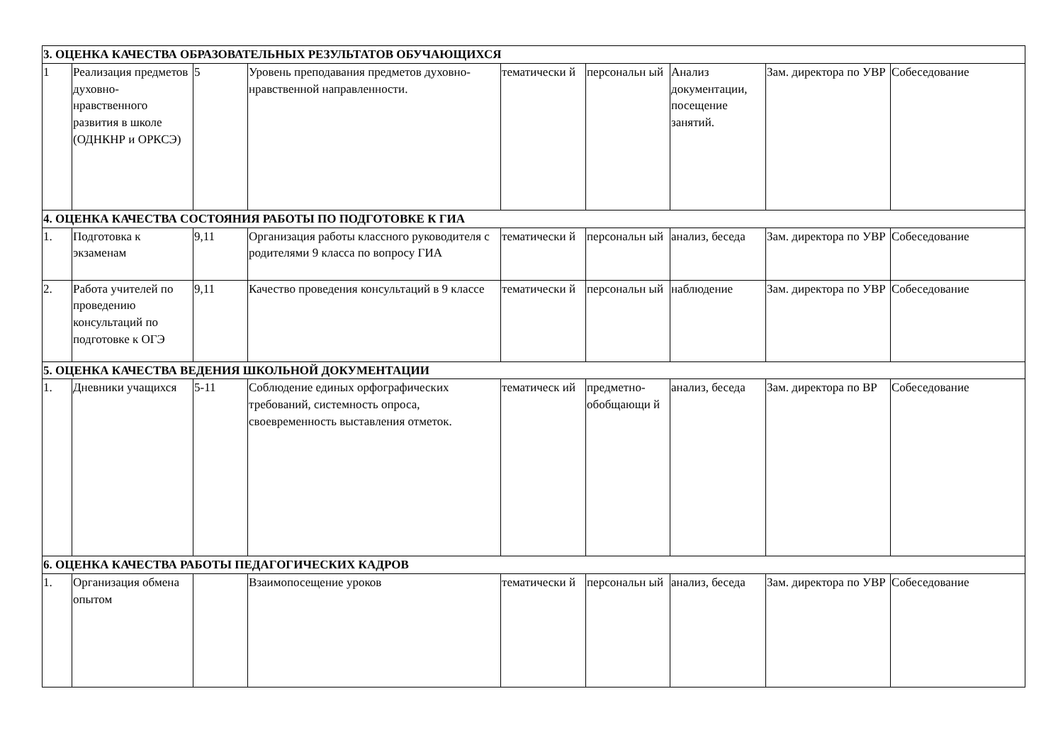| 3. ОЦЕНКА КАЧЕСТВА ОБРАЗОВАТЕЛЬНЫХ РЕЗУЛЬТАТОВ ОБУЧАЮЩИХСЯ | | | | | | | | |
| 1 | Реализация предметов духовно-нравственного развития в школе (ОДНКНР и ОРКСЭ) | 5 | Уровень преподавания предметов духовно-нравственной направленности. | тематически й | персональн ый | Анализ документации, посещение занятий. | Зам. директора по УВР | Собеседование |
| 4. ОЦЕНКА КАЧЕСТВА СОСТОЯНИЯ РАБОТЫ ПО ПОДГОТОВКЕ К ГИА | | | | | | | | |
| 1. | Подготовка к экзаменам | 9,11 | Организация работы классного руководителя с родителями 9 класса по вопросу ГИА | тематически й | персональн ый | анализ, беседа | Зам. директора по УВР | Собеседование |
| 2. | Работа учителей по проведению консультаций по подготовке к ОГЭ | 9,11 | Качество проведения консультаций в 9 классе | тематически й | персональн ый | наблюдение | Зам. директора по УВР | Собеседование |
| 5. ОЦЕНКА КАЧЕСТВА ВЕДЕНИЯ ШКОЛЬНОЙ ДОКУМЕНТАЦИИ | | | | | | | | |
| 1. | Дневники учащихся | 5-11 | Соблюдение единых орфографических требований, системность опроса, своевременность выставления отметок. | тематическ ий | предметно-обобщающи й | анализ, беседа | Зам. директора по ВР | Собеседование |
| 6. ОЦЕНКА КАЧЕСТВА РАБОТЫ ПЕДАГОГИЧЕСКИХ КАДРОВ | | | | | | | | |
| 1. | Организация обмена опытом | | Взаимопосещение уроков | тематически й | персональн ый | анализ, беседа | Зам. директора по УВР | Собеседование |